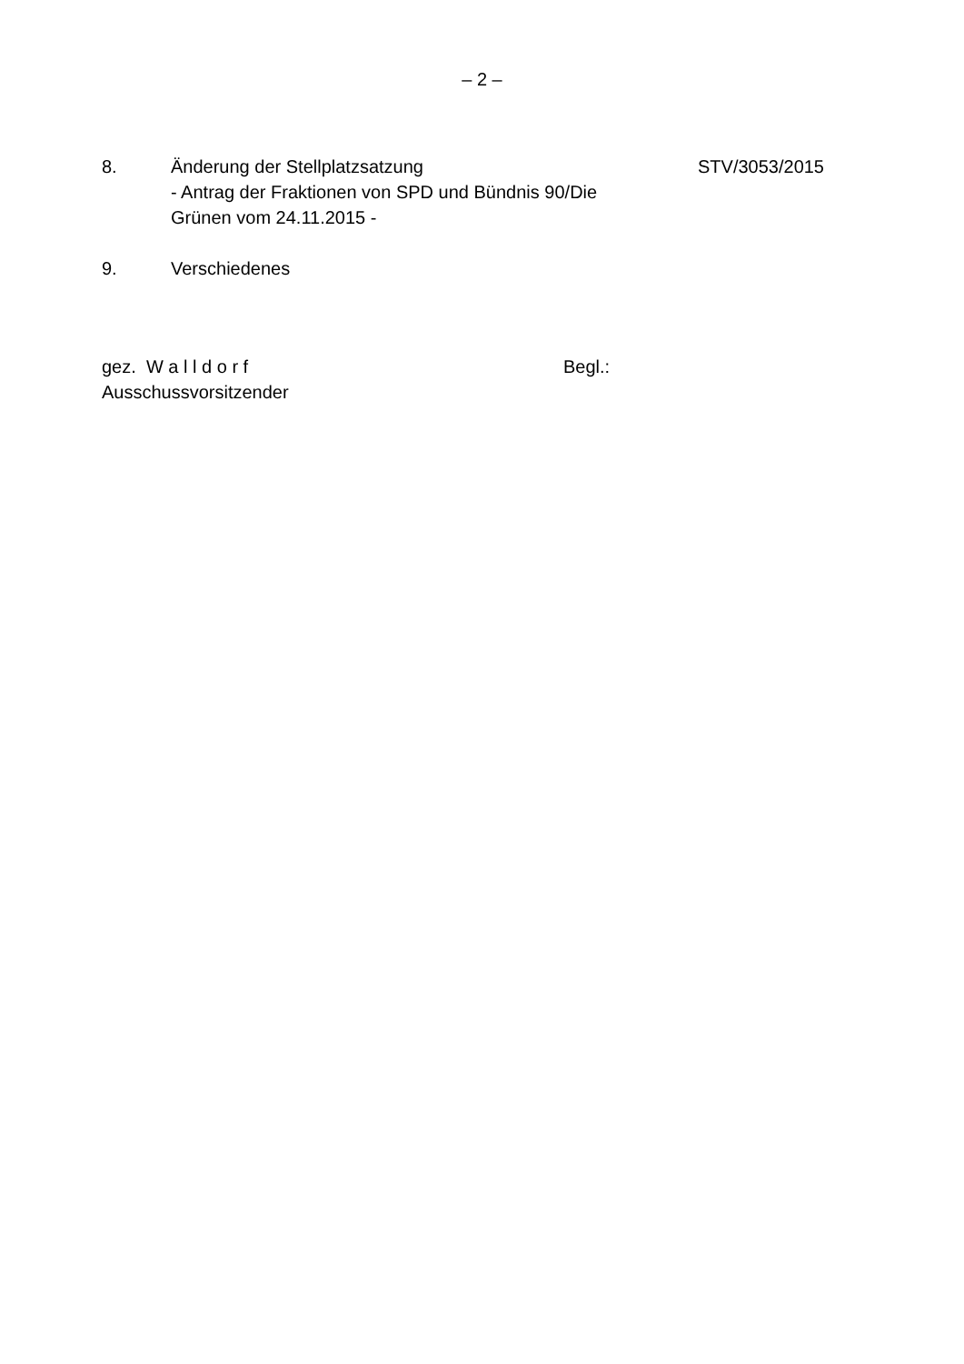– 2 –
8. Änderung der Stellplatzsatzung
- Antrag der Fraktionen von SPD und Bündnis 90/Die Grünen vom 24.11.2015 -
STV/3053/2015
9. Verschiedenes
gez. W a l l d o r f
Ausschussvorsitzender
Begl.: